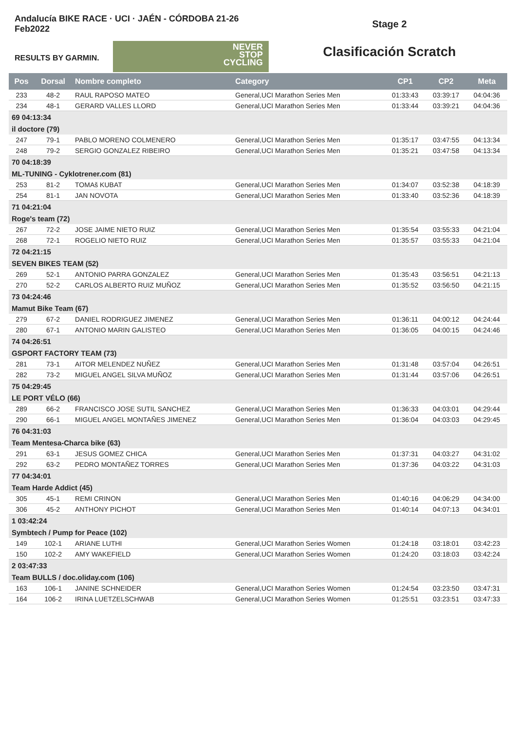Andalucía BIKE RACE · UCI · JAÉN - CÓRDOBA 21-26 Feb2022
RESULTS BY GARMIN.
NEVER
STOP
CYCLING
Stage 2
Clasificación Scratch
| Pos | Dorsal | Nombre completo | Category | CP1 | CP2 | Meta |
| --- | --- | --- | --- | --- | --- | --- |
| 233 | 48-2 | RAUL RAPOSO MATEO | General,UCI Marathon Series Men | 01:33:43 | 03:39:17 | 04:04:36 |
| 234 | 48-1 | GERARD VALLES LLORD | General,UCI Marathon Series Men | 01:33:44 | 03:39:21 | 04:04:36 |
| 69 04:13:34 | | | | | | |
| il doctore (79) | | | | | | |
| 247 | 79-1 | PABLO MORENO COLMENERO | General,UCI Marathon Series Men | 01:35:17 | 03:47:55 | 04:13:34 |
| 248 | 79-2 | SERGIO GONZALEZ RIBEIRO | General,UCI Marathon Series Men | 01:35:21 | 03:47:58 | 04:13:34 |
| 70 04:18:39 | | | | | | |
| ML-TUNING - Cyklotrener.com (81) | | | | | | |
| 253 | 81-2 | TOMAš KUBAT | General,UCI Marathon Series Men | 01:34:07 | 03:52:38 | 04:18:39 |
| 254 | 81-1 | JAN NOVOTA | General,UCI Marathon Series Men | 01:33:40 | 03:52:36 | 04:18:39 |
| 71 04:21:04 | | | | | | |
| Roge's team (72) | | | | | | |
| 267 | 72-2 | JOSE JAIME NIETO RUIZ | General,UCI Marathon Series Men | 01:35:54 | 03:55:33 | 04:21:04 |
| 268 | 72-1 | ROGELIO NIETO RUIZ | General,UCI Marathon Series Men | 01:35:57 | 03:55:33 | 04:21:04 |
| 72 04:21:15 | | | | | | |
| SEVEN BIKES TEAM (52) | | | | | | |
| 269 | 52-1 | ANTONIO PARRA GONZALEZ | General,UCI Marathon Series Men | 01:35:43 | 03:56:51 | 04:21:13 |
| 270 | 52-2 | CARLOS ALBERTO RUIZ MUÑOZ | General,UCI Marathon Series Men | 01:35:52 | 03:56:50 | 04:21:15 |
| 73 04:24:46 | | | | | | |
| Mamut Bike Team (67) | | | | | | |
| 279 | 67-2 | DANIEL RODRIGUEZ JIMENEZ | General,UCI Marathon Series Men | 01:36:11 | 04:00:12 | 04:24:44 |
| 280 | 67-1 | ANTONIO MARIN GALISTEO | General,UCI Marathon Series Men | 01:36:05 | 04:00:15 | 04:24:46 |
| 74 04:26:51 | | | | | | |
| GSPORT FACTORY TEAM (73) | | | | | | |
| 281 | 73-1 | AITOR MELENDEZ NUÑEZ | General,UCI Marathon Series Men | 01:31:48 | 03:57:04 | 04:26:51 |
| 282 | 73-2 | MIGUEL ANGEL SILVA MUÑOZ | General,UCI Marathon Series Men | 01:31:44 | 03:57:06 | 04:26:51 |
| 75 04:29:45 | | | | | | |
| LE PORT VÉLO (66) | | | | | | |
| 289 | 66-2 | FRANCISCO JOSE SUTIL SANCHEZ | General,UCI Marathon Series Men | 01:36:33 | 04:03:01 | 04:29:44 |
| 290 | 66-1 | MIGUEL ANGEL MONTAÑES JIMENEZ | General,UCI Marathon Series Men | 01:36:04 | 04:03:03 | 04:29:45 |
| 76 04:31:03 | | | | | | |
| Team Mentesa-Charca bike (63) | | | | | | |
| 291 | 63-1 | JESUS GOMEZ CHICA | General,UCI Marathon Series Men | 01:37:31 | 04:03:27 | 04:31:02 |
| 292 | 63-2 | PEDRO MONTAÑEZ TORRES | General,UCI Marathon Series Men | 01:37:36 | 04:03:22 | 04:31:03 |
| 77 04:34:01 | | | | | | |
| Team Harde Addict (45) | | | | | | |
| 305 | 45-1 | REMI CRINON | General,UCI Marathon Series Men | 01:40:16 | 04:06:29 | 04:34:00 |
| 306 | 45-2 | ANTHONY PICHOT | General,UCI Marathon Series Men | 01:40:14 | 04:07:13 | 04:34:01 |
| 1 03:42:24 | | | | | | |
| Symbtech / Pump for Peace (102) | | | | | | |
| 149 | 102-1 | ARIANE LUTHI | General,UCI Marathon Series Women | 01:24:18 | 03:18:01 | 03:42:23 |
| 150 | 102-2 | AMY WAKEFIELD | General,UCI Marathon Series Women | 01:24:20 | 03:18:03 | 03:42:24 |
| 2 03:47:33 | | | | | | |
| Team BULLS / doc.oliday.com (106) | | | | | | |
| 163 | 106-1 | JANINE SCHNEIDER | General,UCI Marathon Series Women | 01:24:54 | 03:23:50 | 03:47:31 |
| 164 | 106-2 | IRINA LUETZELSCHWAB | General,UCI Marathon Series Women | 01:25:51 | 03:23:51 | 03:47:33 |